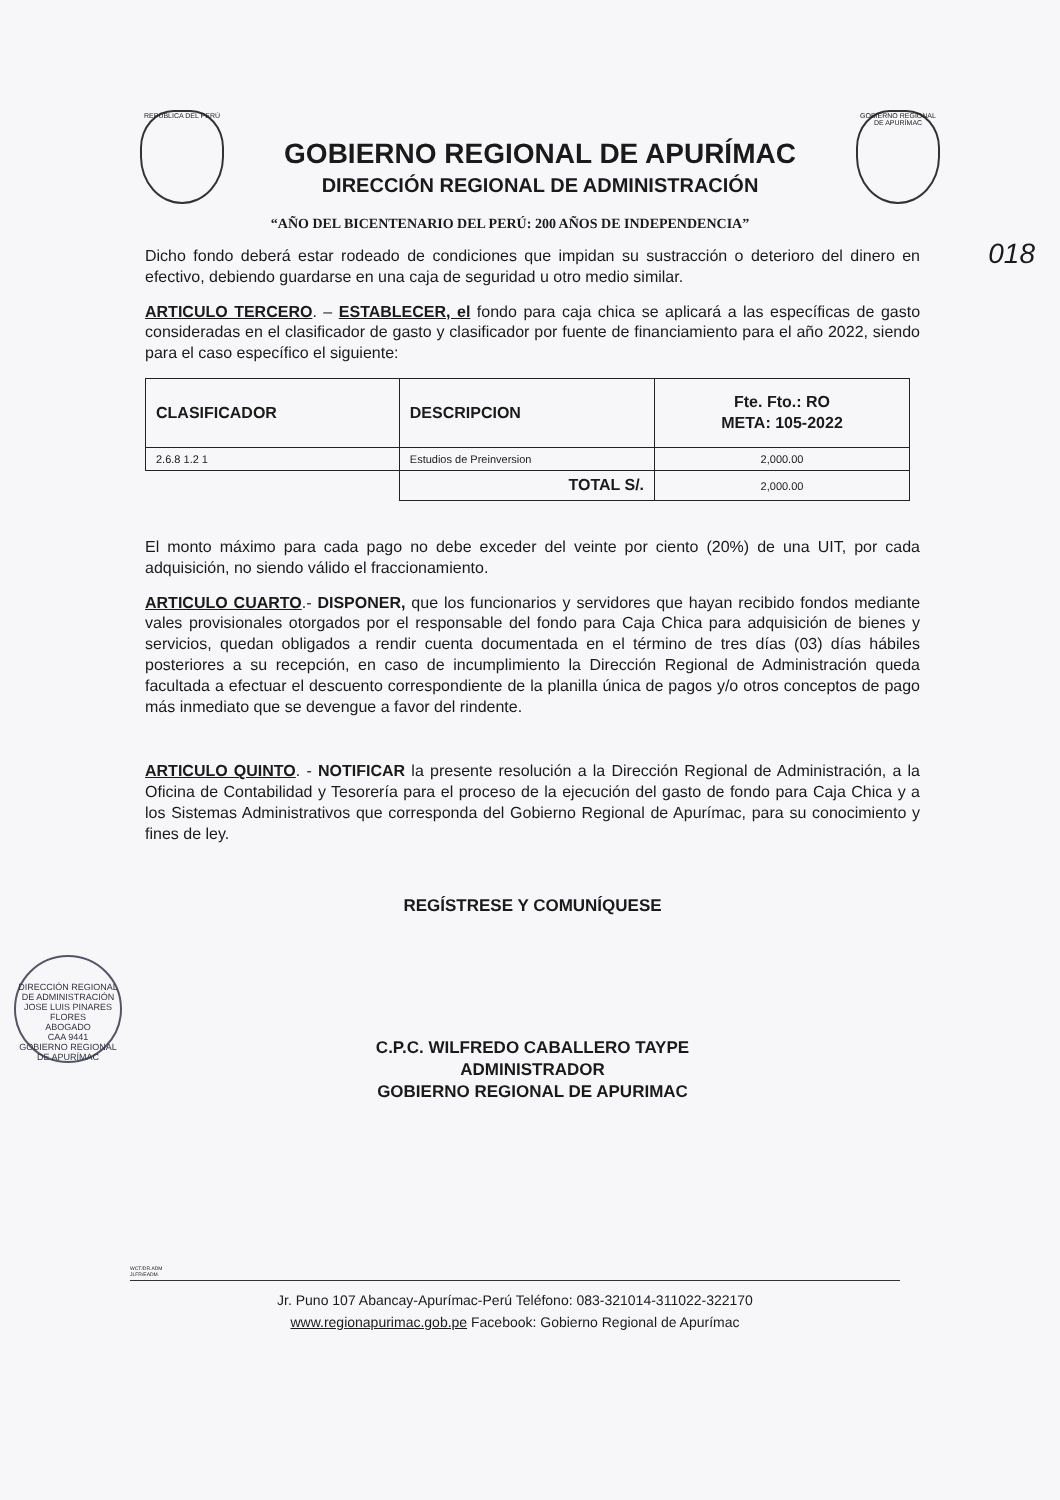REPÚBLICA DEL PERÚ
GOBIERNO REGIONAL DE APURÍMAC
DIRECCIÓN REGIONAL DE ADMINISTRACIÓN
GOBIERNO REGIONAL DE APURÍMAC
“AÑO DEL BICENTENARIO DEL PERÚ: 200 AÑOS DE INDEPENDENCIA”
018
Dicho fondo deberá estar rodeado de condiciones que impidan su sustracción o deterioro del dinero en efectivo, debiendo guardarse en una caja de seguridad u otro medio similar.
ARTICULO TERCERO. – ESTABLECER, el fondo para caja chica se aplicará a las específicas de gasto consideradas en el clasificador de gasto y clasificador por fuente de financiamiento para el año 2022, siendo para el caso específico el siguiente:
| CLASIFICADOR | DESCRIPCION | Fte. Fto.: RO META: 105-2022 |
| --- | --- | --- |
| 2.6.8 1.2 1 | Estudios de Preinversion | 2,000.00 |
| | TOTAL S/. | 2,000.00 |
El monto máximo para cada pago no debe exceder del veinte por ciento (20%) de una UIT, por cada adquisición, no siendo válido el fraccionamiento.
ARTICULO CUARTO.- DISPONER, que los funcionarios y servidores que hayan recibido fondos mediante vales provisionales otorgados por el responsable del fondo para Caja Chica para adquisición de bienes y servicios, quedan obligados a rendir cuenta documentada en el término de tres días (03) días hábiles posteriores a su recepción, en caso de incumplimiento la Dirección Regional de Administración queda facultada a efectuar el descuento correspondiente de la planilla única de pagos y/o otros conceptos de pago más inmediato que se devengue a favor del rindente.
ARTICULO QUINTO. - NOTIFICAR la presente resolución a la Dirección Regional de Administración, a la Oficina de Contabilidad y Tesorería para el proceso de la ejecución del gasto de fondo para Caja Chica y a los Sistemas Administrativos que corresponda del Gobierno Regional de Apurímac, para su conocimiento y fines de ley.
REGÍSTRESE Y COMUNÍQUESE
C.P.C. WILFREDO CABALLERO TAYPE
ADMINISTRADOR
GOBIERNO REGIONAL DE APURIMAC
DIRECCIÓN REGIONAL DE ADMINISTRACIÓN
JOSE LUIS PINARES FLORES
ABOGADO
CAA 9441
GOBIERNO REGIONAL DE APURÍMAC
WCT/DR.ADM
JLFR/EADM.
Jr. Puno 107 Abancay-Apurímac-Perú Teléfono: 083-321014-311022-322170
www.regionapurimac.gob.pe Facebook: Gobierno Regional de Apurímac